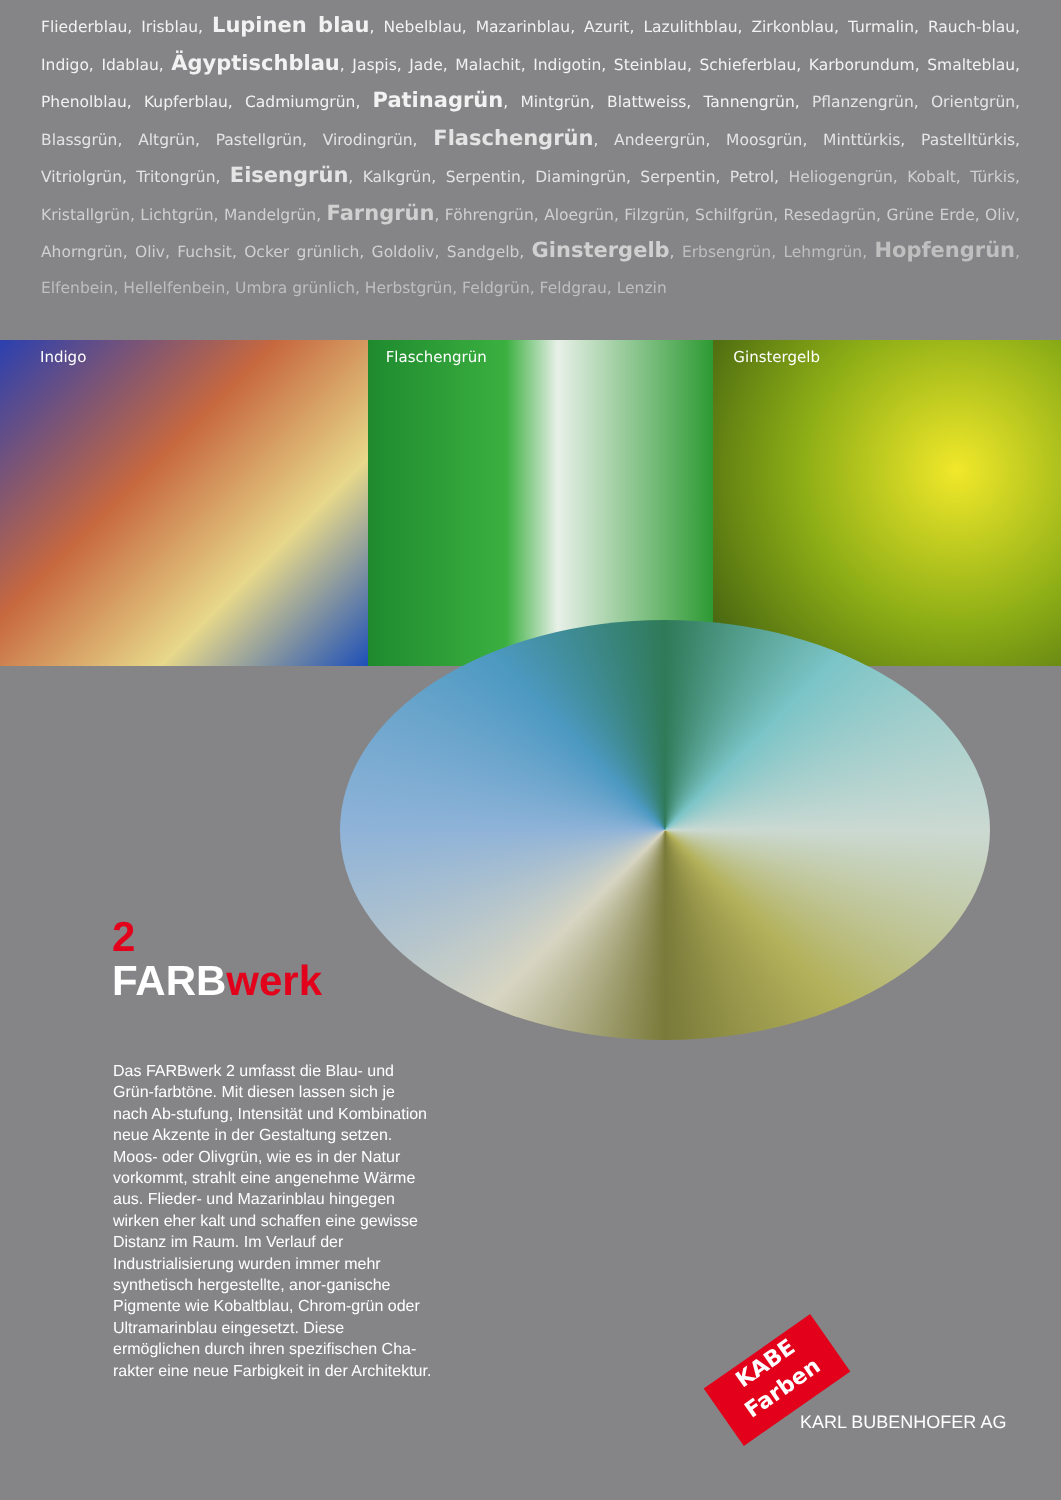Fliederblau, Irisblau, Lupinen blau, Nebelblau, Mazarinblau, Azurit, Lazulithblau, Zirkonblau, Turmalin, Rauch-blau, Indigo, Idablau, Ägyptischblau, Jaspis, Jade, Malachit, Indigotin, Steinblau, Schieferblau, Karborundum, Smalteblau, Phenolblau, Kupferblau, Cadmiumgrün, Patinagrün, Mintgrün, Blattweiss, Tannengrün, Pflanzengrün, Orientgrün, Blassgrün, Altgrün, Pastellgrün, Virodingrün, Flaschengrün, Andeergrün, Moosgrün, Minttürkis, Pastelltürkis, Vitriolgrün, Tritongrün, Eisengrün, Kalkgrün, Serpentin, Diamingrün, Serpentin, Petrol, Heliogengrün, Kobalt, Türkis, Kristallgrün, Lichtgrün, Mandelgrün, Farngrün, Föhrengrün, Aloegrün, Filzgrün, Schilfgrün, Resedagrün, Grüne Erde, Oliv, Ahorngrün, Oliv, Fuchsit, Ocker grünlich, Goldoliv, Sandgelb, Ginstergelb, Erbsengrün, Lehmgrün, Hopfengrün, Elfenbein, Hellelfenbein, Umbra grünlich, Herbstgrün, Feldgrün, Feldgrau, Lenzin
Indigo Flaschengrün Ginstergelb
2
FARBwerk
Das FARBwerk 2 umfasst die Blau- und Grün-farbtöne. Mit diesen lassen sich je nach Ab-stufung, Intensität und Kombination neue Akzente in der Gestaltung setzen. Moos- oder Olivgrün, wie es in der Natur vorkommt, strahlt eine angenehme Wärme aus. Flieder- und Mazarinblau hingegen wirken eher kalt und schaffen eine gewisse Distanz im Raum. Im Verlauf der Industrialisierung wurden immer mehr synthetisch hergestellte, anor-ganische Pigmente wie Kobaltblau, Chrom-grün oder Ultramarinblau eingesetzt. Diese ermöglichen durch ihren spezifischen Cha-rakter eine neue Farbigkeit in der Architektur.
KABE
Farben
KARL BUBENHOFER AG